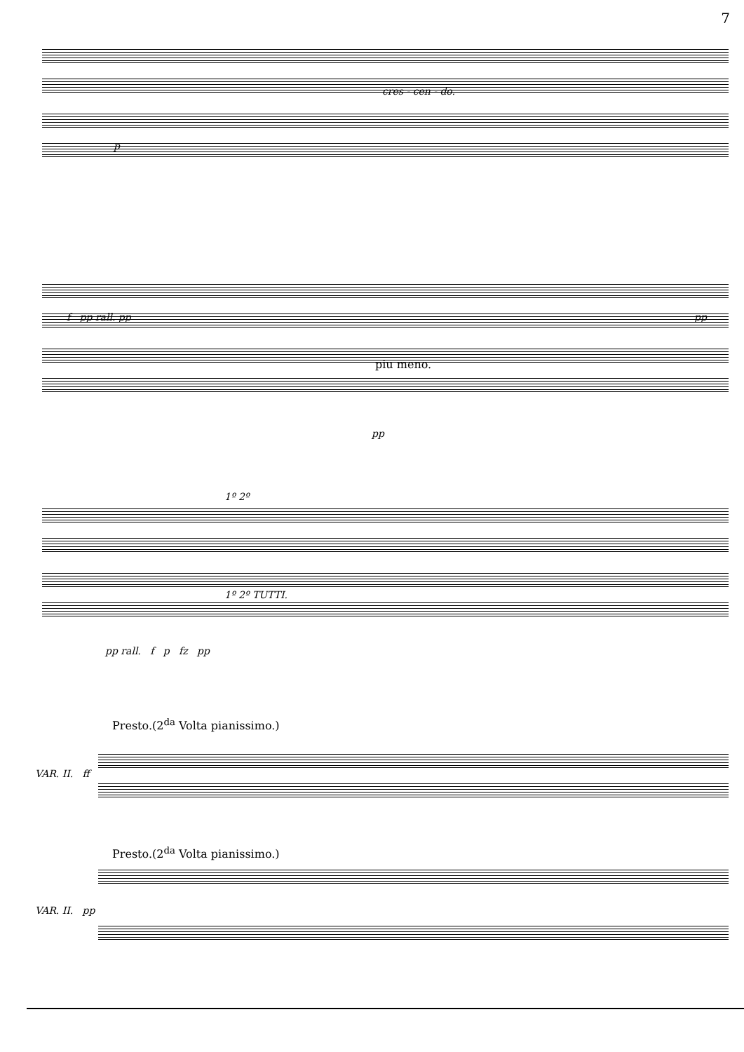7
cres - cen - do.
p
f pp rall. pp pp
piu meno.
pp
1º 2º
1º 2º TUTTI.
pp rall. f p fz pp
Presto.(2<sup>da</sup> Volta pianissimo.)
VAR. II. ff
Presto.(2<sup>da</sup> Volta pianissimo.)
VAR. II. pp